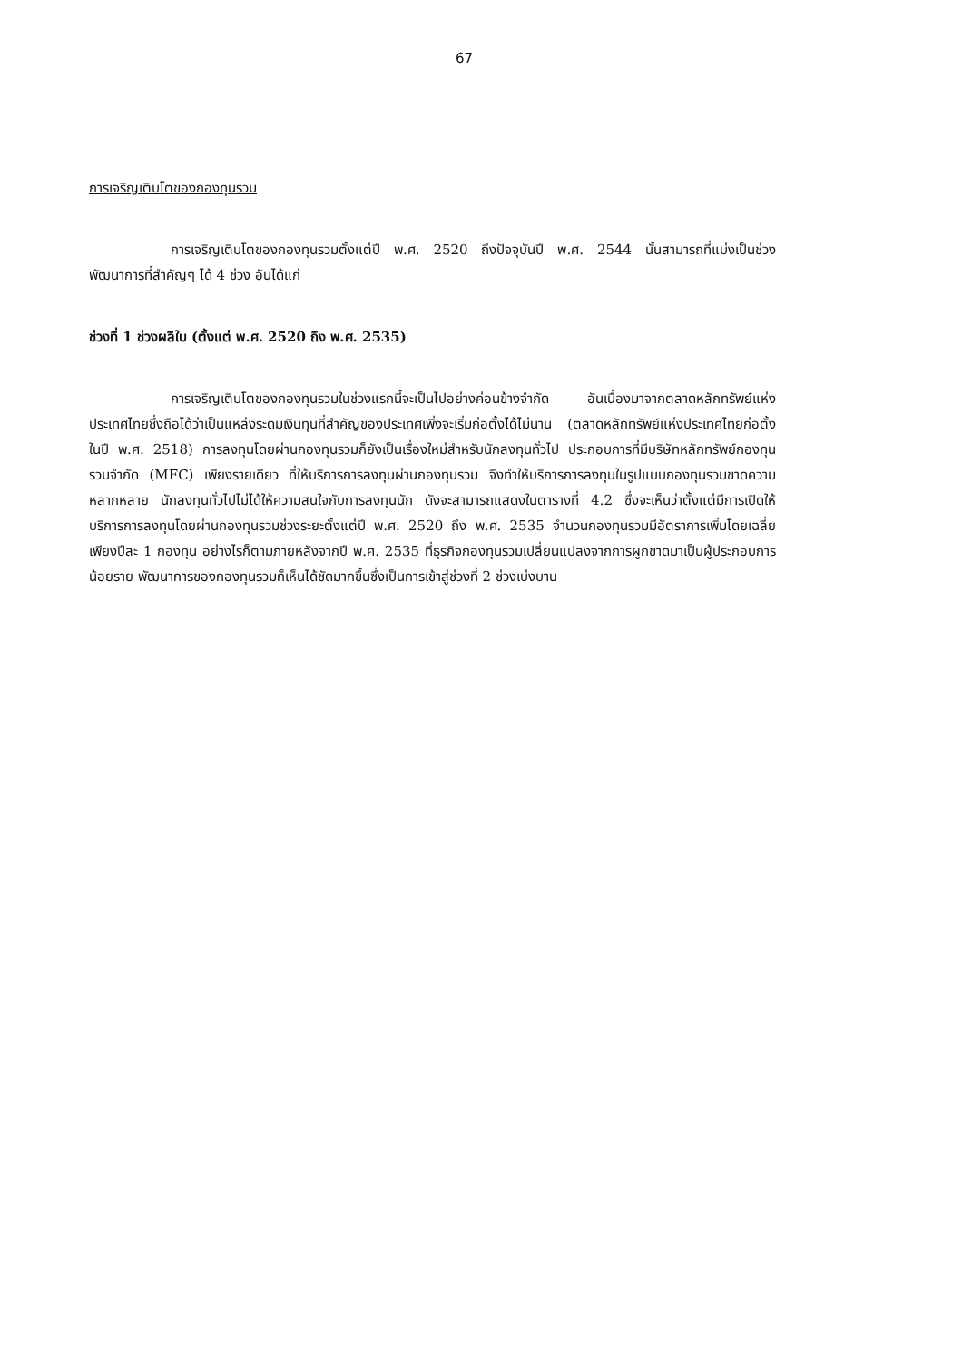67
การเจริญเติบโตของกองทุนรวม
การเจริญเติบโตของกองทุนรวมตั้งแต่ปี พ.ศ. 2520 ถึงปัจจุบันปี พ.ศ. 2544 นั้นสามารถที่แบ่งเป็นช่วงพัฒนาการที่สำคัญๆ ได้ 4 ช่วง อันได้แก่
ช่วงที่ 1 ช่วงผลิใบ (ตั้งแต่ พ.ศ. 2520 ถึง พ.ศ. 2535)
การเจริญเติบโตของกองทุนรวมในช่วงแรกนี้จะเป็นไปอย่างค่อนข้างจำกัด อันเนื่องมาจากตลาดหลักทรัพย์แห่งประเทศไทยซึ่งถือได้ว่าเป็นแหล่งระดมเงินทุนที่สำคัญของประเทศเพิ่งจะเริ่มก่อตั้งได้ไม่นาน (ตลาดหลักทรัพย์แห่งประเทศไทยก่อตั้งในปี พ.ศ. 2518) การลงทุนโดยผ่านกองทุนรวมก็ยังเป็นเรื่องใหม่สำหรับนักลงทุนทั่วไป ประกอบการที่มีบริษัทหลักทรัพย์กองทุนรวมจำกัด (MFC) เพียงรายเดียว ที่ให้บริการการลงทุนผ่านกองทุนรวม จึงทำให้บริการการลงทุนในรูปแบบกองทุนรวมขาดความหลากหลาย นักลงทุนทั่วไปไม่ได้ให้ความสนใจกับการลงทุนนัก ดังจะสามารถแสดงในตารางที่ 4.2 ซึ่งจะเห็นว่าตั้งแต่มีการเปิดให้บริการการลงทุนโดยผ่านกองทุนรวมช่วงระยะตั้งแต่ปี พ.ศ. 2520 ถึง พ.ศ. 2535 จำนวนกองทุนรวมมีอัตราการเพิ่มโดยเฉลี่ยเพียงปีละ 1 กองทุน อย่างไรก็ตามภายหลังจากปี พ.ศ. 2535 ที่ธุรกิจกองทุนรวมเปลี่ยนแปลงจากการผูกขาดมาเป็นผู้ประกอบการน้อยราย พัฒนาการของกองทุนรวมก็เห็นได้ชัดมากขึ้นซึ่งเป็นการเข้าสู่ช่วงที่ 2 ช่วงเบ่งบาน